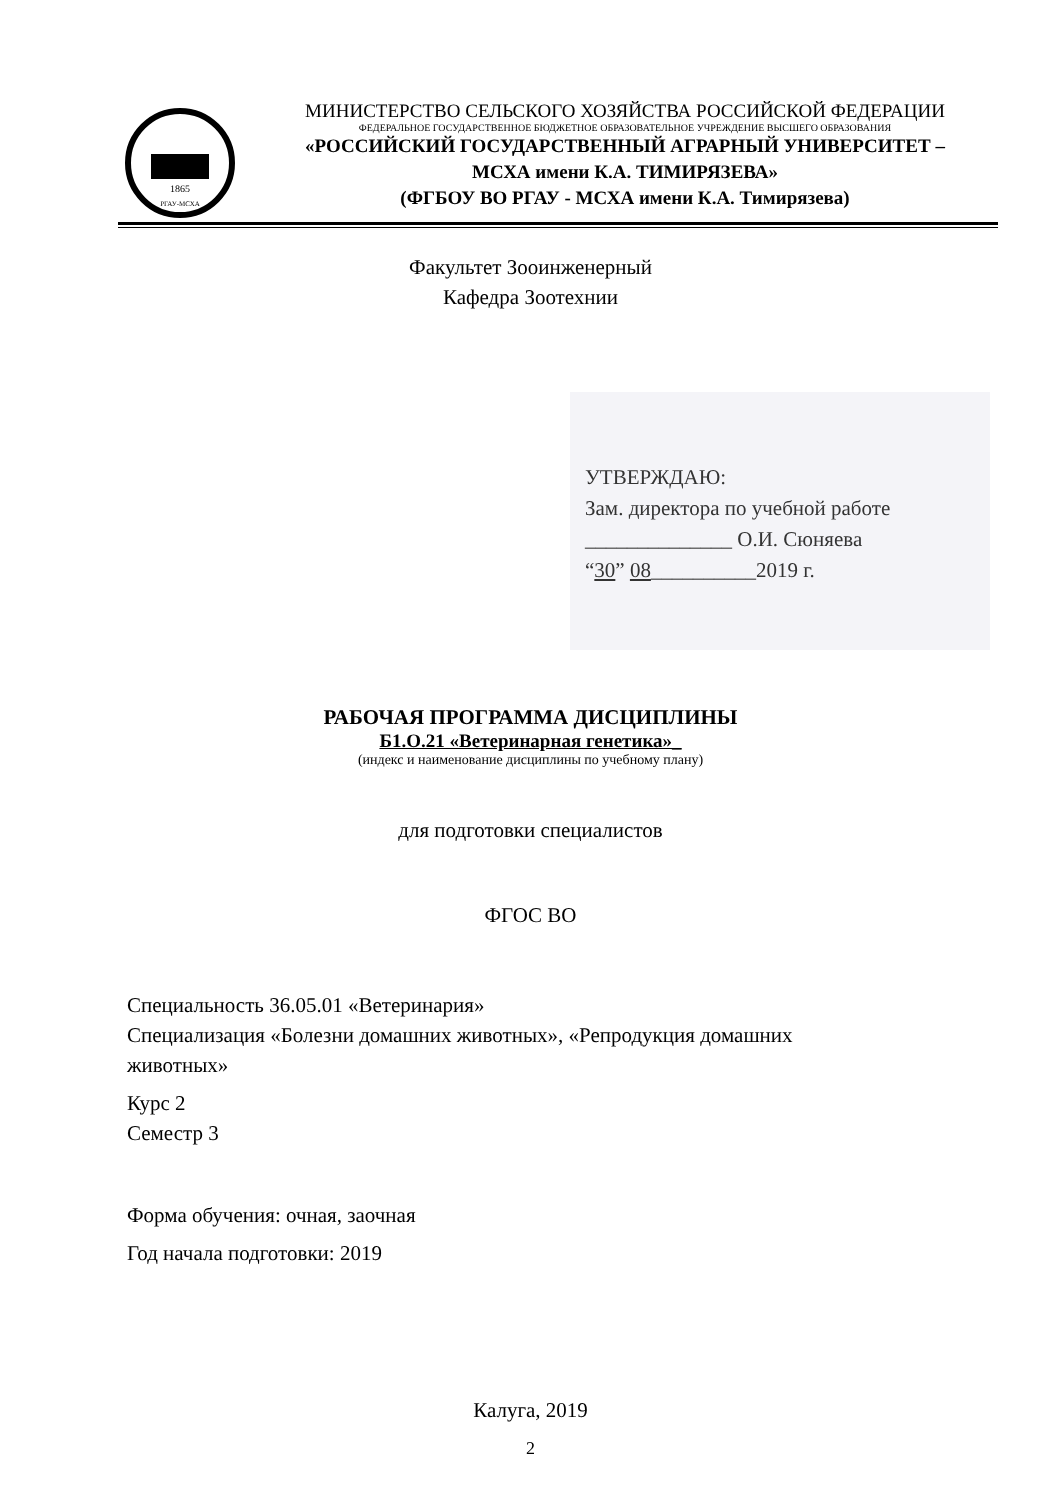1865
РГАУ-МСХА
МИНИСТЕРСТВО СЕЛЬСКОГО ХОЗЯЙСТВА РОССИЙСКОЙ ФЕДЕРАЦИИ
ФЕДЕРАЛЬНОЕ ГОСУДАРСТВЕННОЕ БЮДЖЕТНОЕ ОБРАЗОВАТЕЛЬНОЕ УЧРЕЖДЕНИЕ ВЫСШЕГО ОБРАЗОВАНИЯ
«РОССИЙСКИЙ ГОСУДАРСТВЕННЫЙ АГРАРНЫЙ УНИВЕРСИТЕТ –
МСХА имени К.А. ТИМИРЯЗЕВА»
(ФГБОУ ВО РГАУ - МСХА имени К.А. Тимирязева)
Факультет Зооинженерный
Кафедра Зоотехнии
УТВЕРЖДАЮ:
Зам. директора по учебной работе
______________ О.И. Сюняева
“30” 08__________2019 г.
РАБОЧАЯ ПРОГРАММА ДИСЦИПЛИНЫ
Б1.О.21 «Ветеринарная генетика»_
(индекс и наименование дисциплины по учебному плану)
для подготовки специалистов
ФГОС ВО
Специальность 36.05.01 «Ветеринария»
Специализация «Болезни домашних животных», «Репродукция домашних
животных»
Курс 2
Семестр 3
Форма обучения: очная, заочная
Год начала подготовки: 2019
Калуга, 2019
2